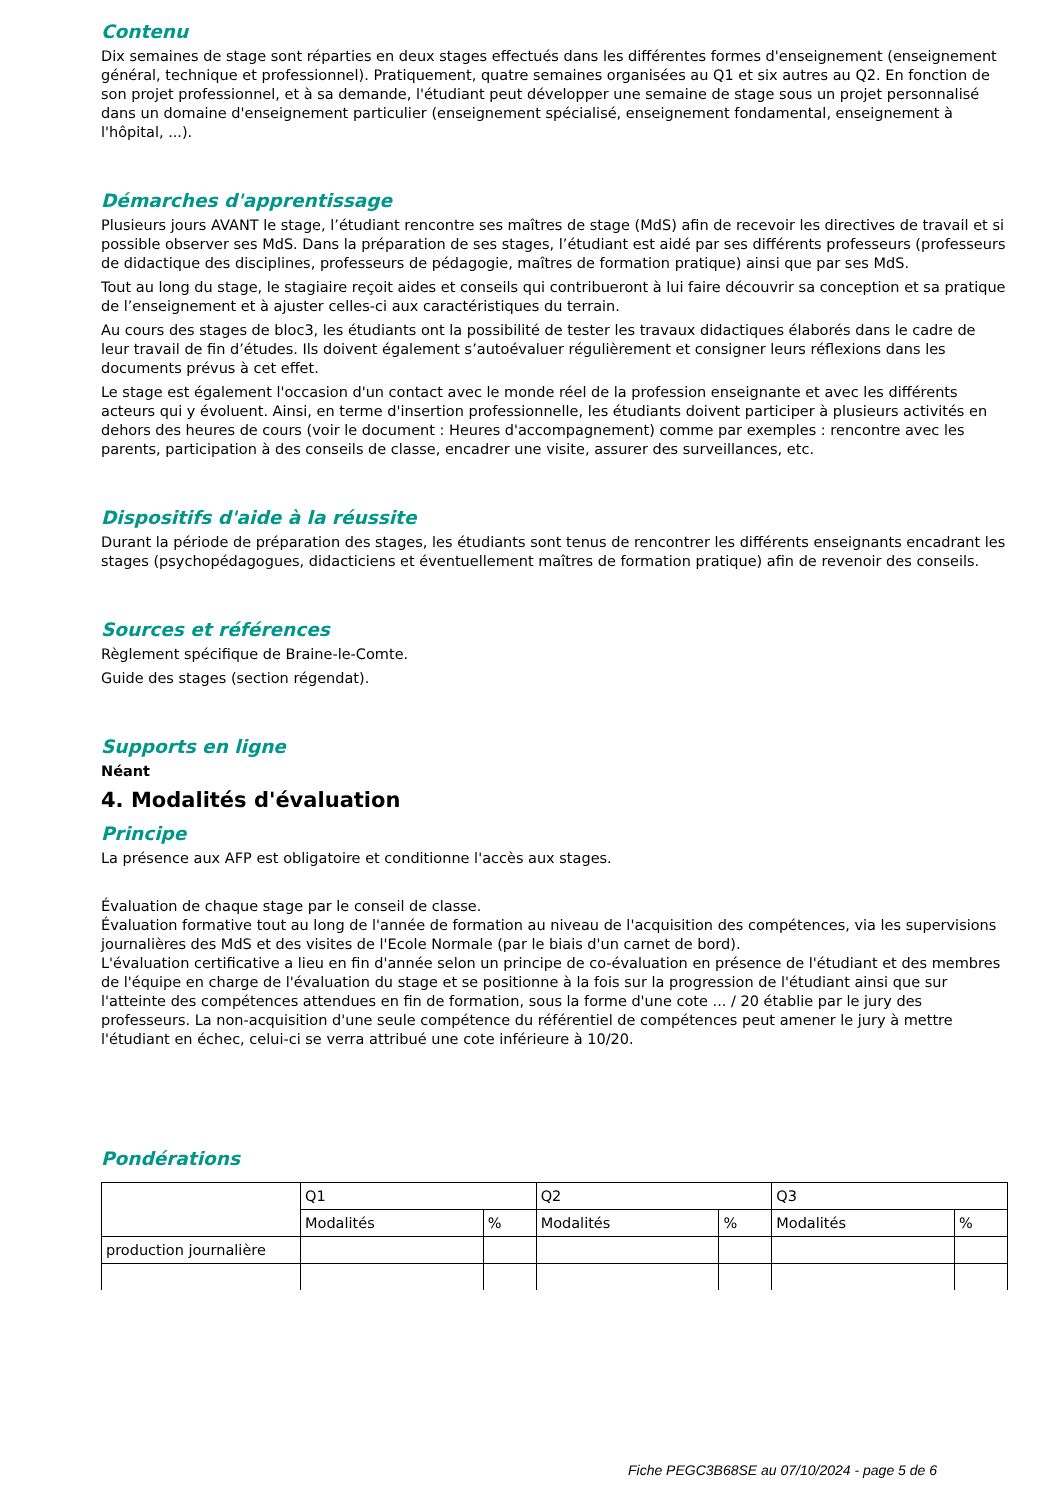Contenu
Dix semaines de stage sont réparties en deux stages effectués dans les différentes formes d'enseignement (enseignement général, technique et professionnel). Pratiquement, quatre semaines organisées au Q1 et six autres au Q2. En fonction de son projet professionnel, et à sa demande, l'étudiant peut développer une semaine de stage sous un projet personnalisé dans un domaine d'enseignement particulier (enseignement spécialisé, enseignement fondamental, enseignement à l'hôpital, ...).
Démarches d'apprentissage
Plusieurs jours AVANT le stage, l’étudiant rencontre ses maîtres de stage (MdS) afin de recevoir les directives de travail et si possible observer ses MdS. Dans la préparation de ses stages, l’étudiant est aidé par ses différents professeurs (professeurs de didactique des disciplines, professeurs de pédagogie, maîtres de formation pratique) ainsi que par ses MdS.
Tout au long du stage, le stagiaire reçoit aides et conseils qui contribueront à lui faire découvrir sa conception et sa pratique de l’enseignement et à ajuster celles-ci aux caractéristiques du terrain.
Au cours des stages de bloc3, les étudiants ont la possibilité de tester les travaux didactiques élaborés dans le cadre de leur travail de fin d’études. Ils doivent également s’autoévaluer régulièrement et consigner leurs réflexions dans les documents prévus à cet effet.
Le stage est également l'occasion d'un contact avec le monde réel de la profession enseignante et avec les différents acteurs qui y évoluent. Ainsi, en terme d'insertion professionnelle, les étudiants doivent participer à plusieurs activités en dehors des heures de cours (voir le document : Heures d'accompagnement) comme par exemples : rencontre avec les parents, participation à des conseils de classe, encadrer une visite, assurer des surveillances, etc.
Dispositifs d'aide à la réussite
Durant la période de préparation des stages, les étudiants sont tenus de rencontrer les différents enseignants encadrant les stages (psychopédagogues, didacticiens et éventuellement maîtres de formation pratique) afin de revenoir des conseils.
Sources et références
Règlement spécifique de Braine-le-Comte.
Guide des stages (section régendat).
Supports en ligne
Néant
4. Modalités d'évaluation
Principe
La présence aux AFP est obligatoire et conditionne l'accès aux stages.
Évaluation de chaque stage par le conseil de classe.
Évaluation formative tout au long de l'année de formation au niveau de l'acquisition des compétences, via les supervisions journalières des MdS et des visites de l'Ecole Normale (par le biais d'un carnet de bord).
L'évaluation certificative a lieu en fin d'année selon un principe de co-évaluation en présence de l'étudiant et des membres de l'équipe en charge de l'évaluation du stage et se positionne à la fois sur la progression de l'étudiant ainsi que sur l'atteinte des compétences attendues en fin de formation, sous la forme d'une cote ... / 20 établie par le jury des professeurs. La non-acquisition d'une seule compétence du référentiel de compétences peut amener le jury à mettre l'étudiant en échec, celui-ci se verra attribué une cote inférieure à 10/20.
Pondérations
| | Q1 | | Q2 | | Q3 | |
| | Modalités | % | Modalités | % | Modalités | % |
| production journalière | | | | | | |
Fiche PEGC3B68SE au 07/10/2024 - page 5 de 6